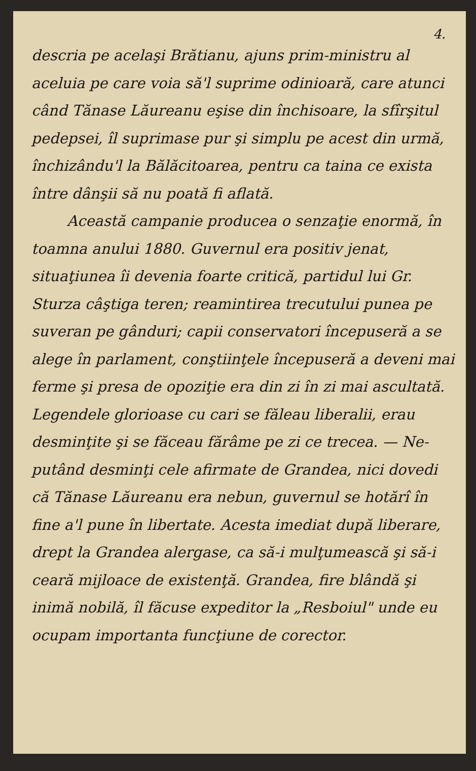4.
descria pe acelaşi Brătianu, ajuns prim-ministru al aceluia pe care voia să'l suprime odinioară, care atunci când Tănase Lăureanu eşise din închisoare, la sfîrşitul pedepsei, îl suprimase pur şi simplu pe acest din urmă, închizându'l la Bălăcitoarea, pentru ca taina ce exista între dânşii să nu poată fi aflată.
Această campanie producea o senzaţie enormă, în toamna anului 1880. Guvernul era positiv jenat, situaţiunea îi devenia foarte critică, partidul lui Gr. Sturza câştiga teren; reamintirea trecutului punea pe suveran pe gânduri; capii conservatori începuseră a se alege în parlament, conştiinţele începuseră a deveni mai ferme şi presa de opoziţie era din zi în zi mai ascultată. Legendele glorioase cu cari se făleau liberalii, erau desminţite şi se făceau fărâme pe zi ce trecea. — Ne-putând desminţi cele afirmate de Grandea, nici dovedi că Tănase Lăureanu era nebun, guvernul se hotărî în fine a'l pune în libertate. Acesta imediat după liberare, drept la Grandea alergase, ca să-i mulţumească şi să-i ceară mijloace de existenţă. Grandea, fire blândă şi inimă nobilă, îl făcuse expeditor la „Resboiul" unde eu ocupam importanta funcţiune de corector.